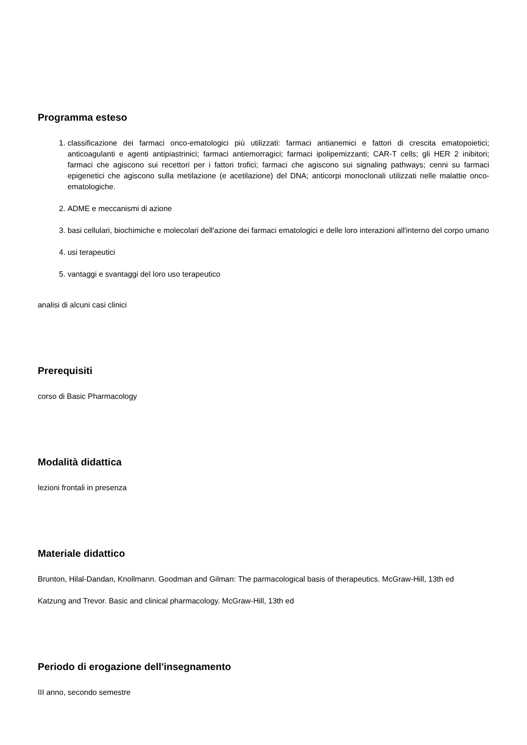Programma esteso
1. classificazione dei farmaci onco-ematologici più utilizzati: farmaci antianemici e fattori di crescita ematopoietici; anticoagulanti e agenti antipiastrinici; farmaci antiemorragici; farmaci ipolipemizzanti; CAR-T cells; gli HER 2 inibitori; farmaci che agiscono sui recettori per i fattori trofici; farmaci che agiscono sui signaling pathways; cenni su farmaci epigenetici che agiscono sulla metilazione (e acetilazione) del DNA; anticorpi monoclonali utilizzati nelle malattie onco-ematologiche.
2. ADME e meccanismi di azione
3. basi cellulari, biochimiche e molecolari dell'azione dei farmaci ematologici e delle loro interazioni all'interno del corpo umano
4. usi terapeutici
5. vantaggi e svantaggi del loro uso terapeutico
analisi di alcuni casi clinici
Prerequisiti
corso di Basic Pharmacology
Modalità didattica
lezioni frontali in presenza
Materiale didattico
Brunton, Hilal-Dandan, Knollmann. Goodman and Gilman: The parmacological basis of therapeutics. McGraw-Hill, 13th ed
Katzung and Trevor. Basic and clinical pharmacology. McGraw-Hill, 13th ed
Periodo di erogazione dell'insegnamento
III anno, secondo semestre